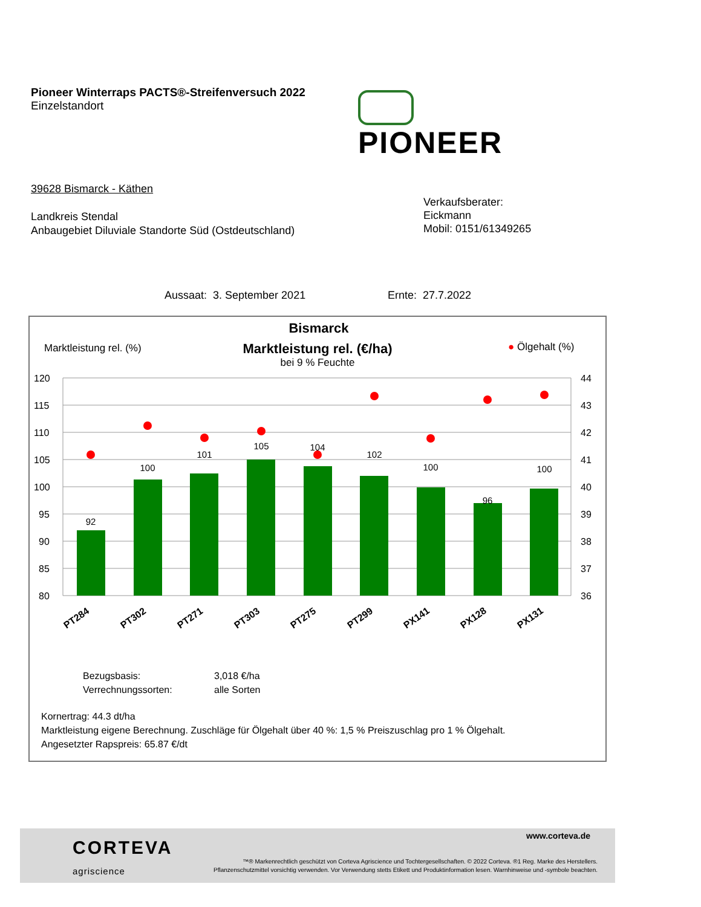Pioneer Winterraps PACTS®-Streifenversuch 2022
Einzelstandort
PIONEER
39628 Bismarck - Käthen
Landkreis Stendal
Anbaugebiet Diluviale Standorte Süd (Ostdeutschland)
Verkaufsberater:
Eickmann
Mobil: 0151/61349265
Aussaat: 3. September 2021 Ernte: 27.7.2022
Bismarck
Marktleistung rel. (%)
Marktleistung rel. (€/ha)
bei 9 % Feuchte
● Ölgehalt (%)
120
115
110
105
100
95
90
85
80
44
43
42
41
40
39
38
37
36
92
100
101
105
104
102
100
96
100
PT284
PT302
PT271
PT303
PT275
PT299
PX141
PX128
PX131
Bezugsbasis:
Verrechnungssorten:
3,018 €/ha
alle Sorten
Kornertrag: 44.3 dt/ha
Marktleistung eigene Berechnung. Zuschläge für Ölgehalt über 40 %: 1,5 % Preiszuschlag pro 1 % Ölgehalt.
Angesetzter Rapspreis: 65.87 €/dt
CORTEVA
agriscience
www.corteva.de
™® Markenrechtlich geschützt von Corteva Agriscience und Tochtergesellschaften. © 2022 Corteva. ®1 Reg. Marke des Herstellers.
Pflanzenschutzmittel vorsichtig verwenden. Vor Verwendung stetts Etikett und Produktinformation lesen. Warnhinweise und -symbole beachten.